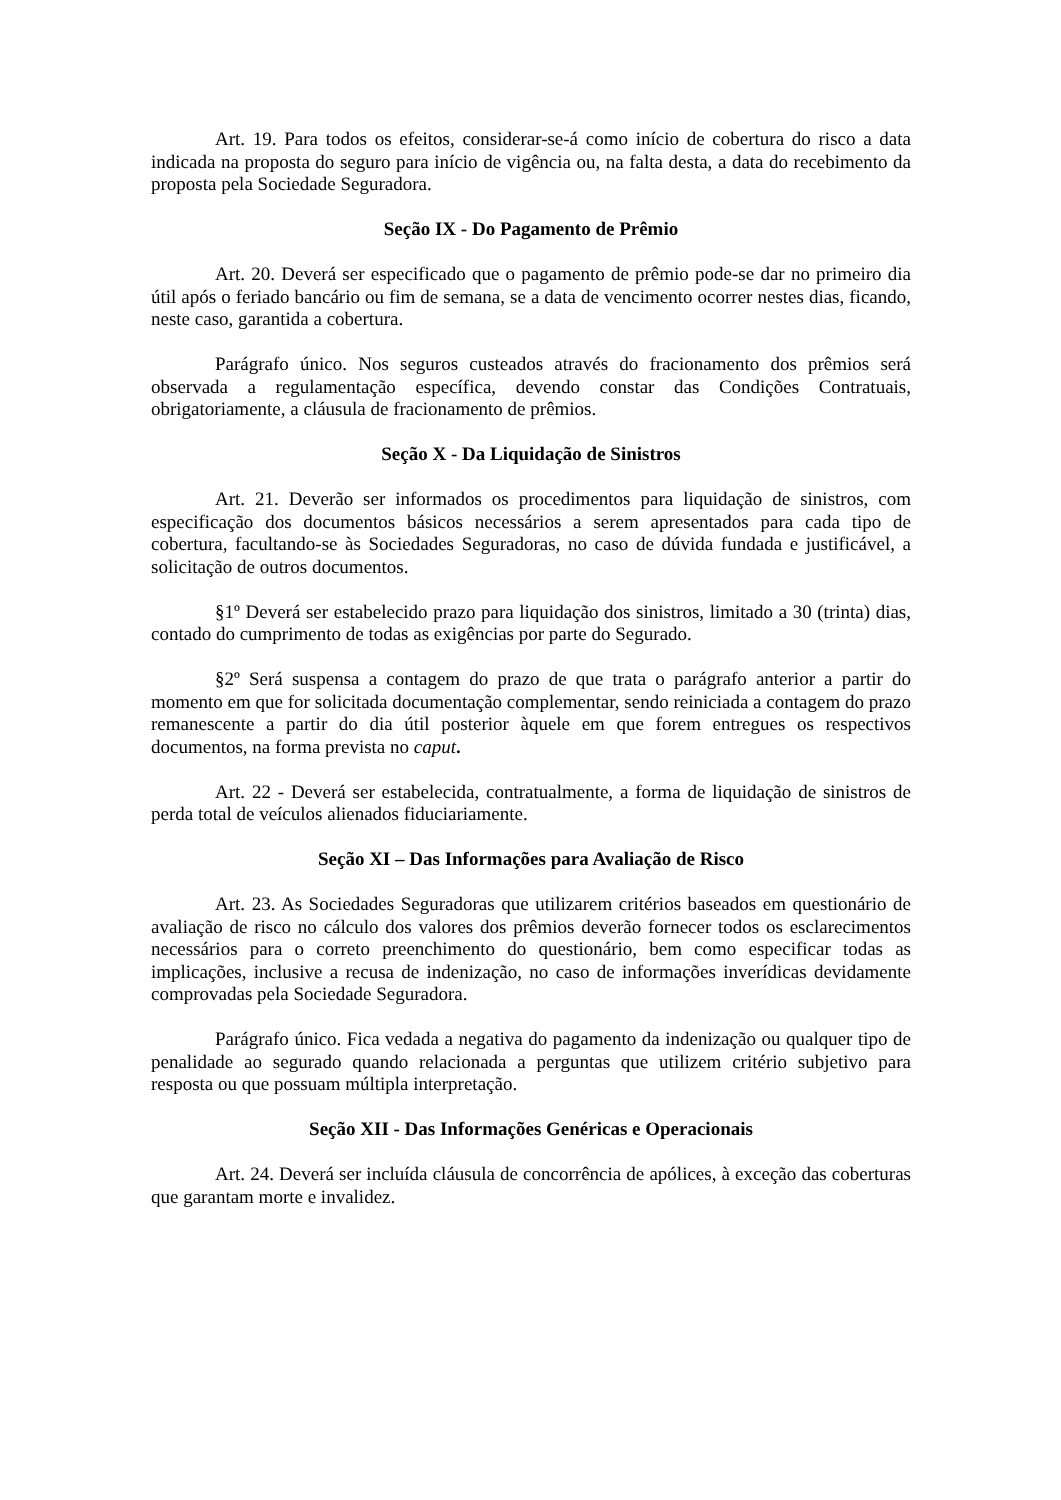Art. 19. Para todos os efeitos, considerar-se-á como início de cobertura do risco a data indicada na proposta do seguro para início de vigência ou, na falta desta, a data do recebimento da proposta pela Sociedade Seguradora.
Seção IX - Do Pagamento de Prêmio
Art. 20. Deverá ser especificado que o pagamento de prêmio pode-se dar no primeiro dia útil após o feriado bancário ou fim de semana, se a data de vencimento ocorrer nestes dias, ficando, neste caso, garantida a cobertura.
Parágrafo único. Nos seguros custeados através do fracionamento dos prêmios será observada a regulamentação específica, devendo constar das Condições Contratuais, obrigatoriamente, a cláusula de fracionamento de prêmios.
Seção X - Da Liquidação de Sinistros
Art. 21. Deverão ser informados os procedimentos para liquidação de sinistros, com especificação dos documentos básicos necessários a serem apresentados para cada tipo de cobertura, facultando-se às Sociedades Seguradoras, no caso de dúvida fundada e justificável, a solicitação de outros documentos.
§1º Deverá ser estabelecido prazo para liquidação dos sinistros, limitado a 30 (trinta) dias, contado do cumprimento de todas as exigências por parte do Segurado.
§2º Será suspensa a contagem do prazo de que trata o parágrafo anterior a partir do momento em que for solicitada documentação complementar, sendo reiniciada a contagem do prazo remanescente a partir do dia útil posterior àquele em que forem entregues os respectivos documentos, na forma prevista no caput.
Art. 22 - Deverá ser estabelecida, contratualmente, a forma de liquidação de sinistros de perda total de veículos alienados fiduciariamente.
Seção XI – Das Informações para Avaliação de Risco
Art. 23. As Sociedades Seguradoras que utilizarem critérios baseados em questionário de avaliação de risco no cálculo dos valores dos prêmios deverão fornecer todos os esclarecimentos necessários para o correto preenchimento do questionário, bem como especificar todas as implicações, inclusive a recusa de indenização, no caso de informações inverídicas devidamente comprovadas pela Sociedade Seguradora.
Parágrafo único. Fica vedada a negativa do pagamento da indenização ou qualquer tipo de penalidade ao segurado quando relacionada a perguntas que utilizem critério subjetivo para resposta ou que possuam múltipla interpretação.
Seção XII - Das Informações Genéricas e Operacionais
Art. 24. Deverá ser incluída cláusula de concorrência de apólices, à exceção das coberturas que garantam morte e invalidez.